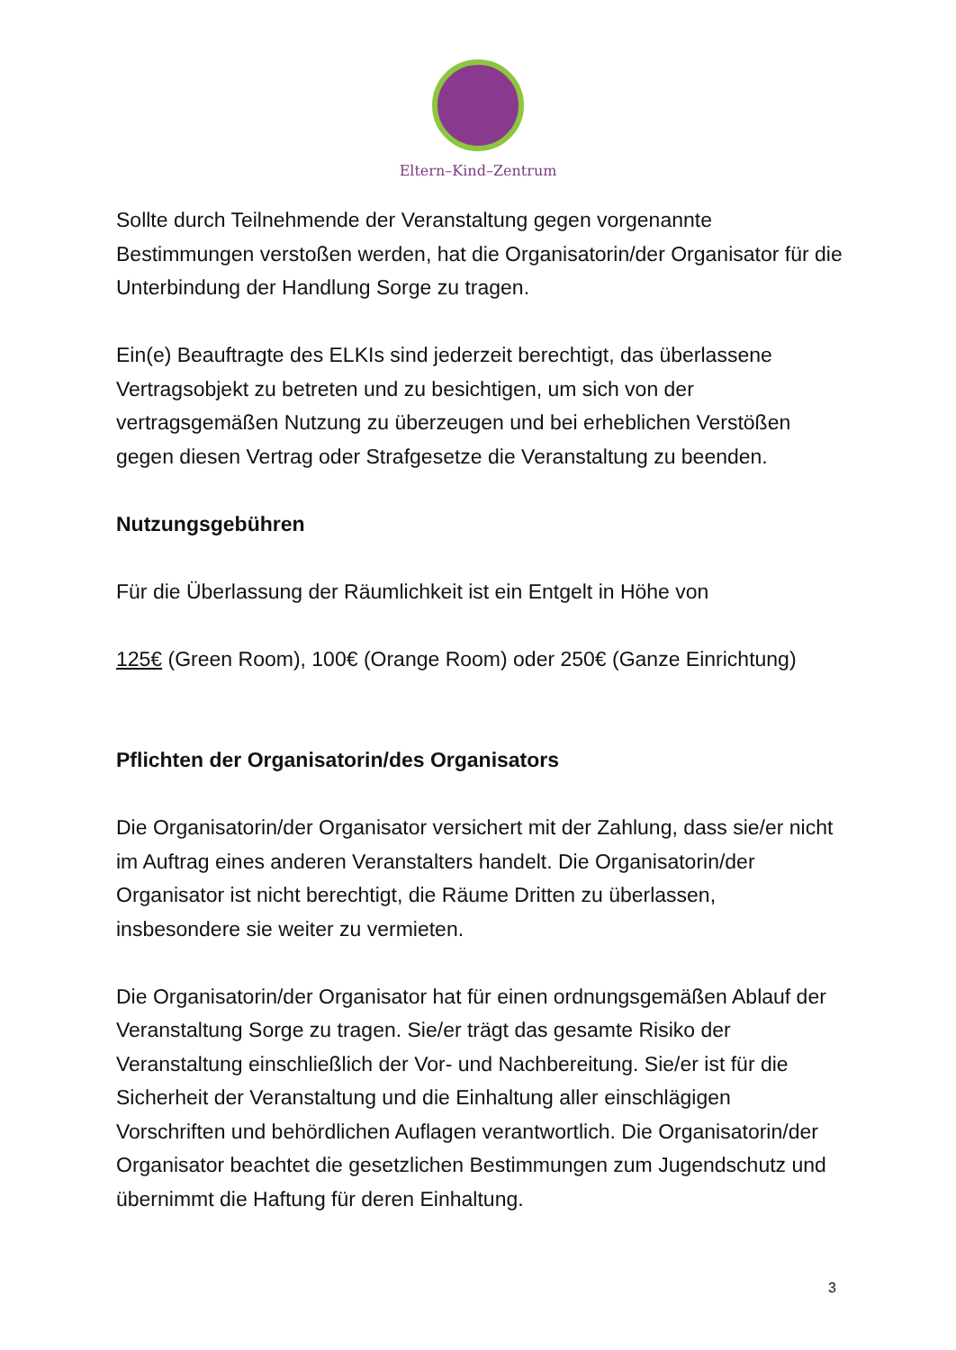Eltern–Kind–Zentrum
Sollte durch Teilnehmende der Veranstaltung gegen vorgenannte Bestimmungen verstoßen werden, hat die Organisatorin/der Organisator für die Unterbindung der Handlung Sorge zu tragen.
Ein(e) Beauftragte des ELKIs sind jederzeit berechtigt, das überlassene Vertragsobjekt zu betreten und zu besichtigen, um sich von der vertragsgemäßen Nutzung zu überzeugen und bei erheblichen Verstößen gegen diesen Vertrag oder Strafgesetze die Veranstaltung zu beenden.
Nutzungsgebühren
Für die Überlassung der Räumlichkeit ist ein Entgelt in Höhe von
125€ (Green Room), 100€ (Orange Room) oder 250€ (Ganze Einrichtung)
Pflichten der Organisatorin/des Organisators
Die Organisatorin/der Organisator versichert mit der Zahlung, dass sie/er nicht im Auftrag eines anderen Veranstalters handelt. Die Organisatorin/der Organisator ist nicht berechtigt, die Räume Dritten zu überlassen, insbesondere sie weiter zu vermieten.
Die Organisatorin/der Organisator hat für einen ordnungsgemäßen Ablauf der Veranstaltung Sorge zu tragen. Sie/er trägt das gesamte Risiko der Veranstaltung einschließlich der Vor- und Nachbereitung. Sie/er ist für die Sicherheit der Veranstaltung und die Einhaltung aller einschlägigen Vorschriften und behördlichen Auflagen verantwortlich. Die Organisatorin/der Organisator beachtet die gesetzlichen Bestimmungen zum Jugendschutz und übernimmt die Haftung für deren Einhaltung.
3